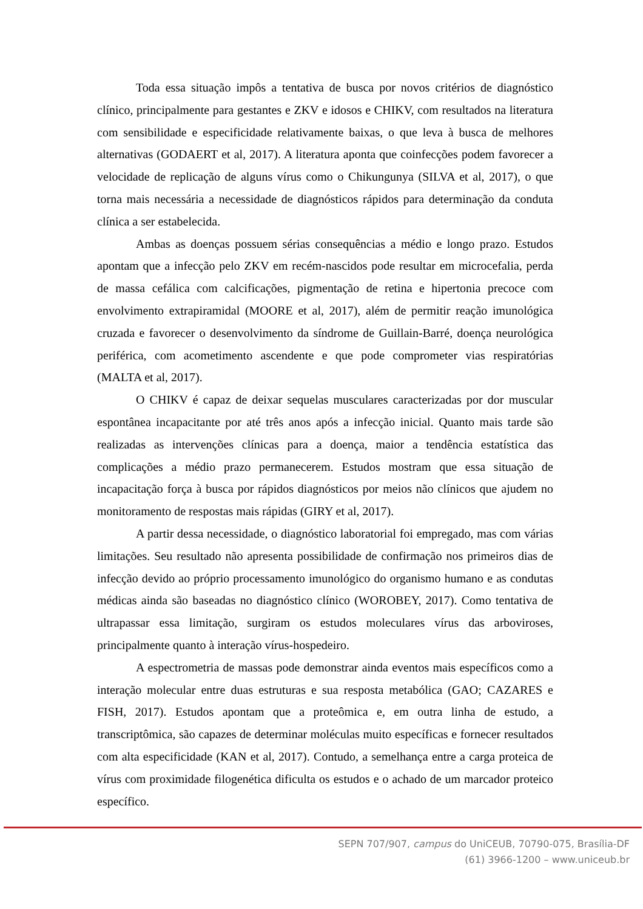Toda essa situação impôs a tentativa de busca por novos critérios de diagnóstico clínico, principalmente para gestantes e ZKV e idosos e CHIKV, com resultados na literatura com sensibilidade e especificidade relativamente baixas, o que leva à busca de melhores alternativas (GODAERT et al, 2017). A literatura aponta que coinfecções podem favorecer a velocidade de replicação de alguns vírus como o Chikungunya (SILVA et al, 2017), o que torna mais necessária a necessidade de diagnósticos rápidos para determinação da conduta clínica a ser estabelecida.
Ambas as doenças possuem sérias consequências a médio e longo prazo. Estudos apontam que a infecção pelo ZKV em recém-nascidos pode resultar em microcefalia, perda de massa cefálica com calcificações, pigmentação de retina e hipertonia precoce com envolvimento extrapiramidal (MOORE et al, 2017), além de permitir reação imunológica cruzada e favorecer o desenvolvimento da síndrome de Guillain-Barré, doença neurológica periférica, com acometimento ascendente e que pode comprometer vias respiratórias (MALTA et al, 2017).
O CHIKV é capaz de deixar sequelas musculares caracterizadas por dor muscular espontânea incapacitante por até três anos após a infecção inicial. Quanto mais tarde são realizadas as intervenções clínicas para a doença, maior a tendência estatística das complicações a médio prazo permanecerem. Estudos mostram que essa situação de incapacitação força à busca por rápidos diagnósticos por meios não clínicos que ajudem no monitoramento de respostas mais rápidas (GIRY et al, 2017).
A partir dessa necessidade, o diagnóstico laboratorial foi empregado, mas com várias limitações. Seu resultado não apresenta possibilidade de confirmação nos primeiros dias de infecção devido ao próprio processamento imunológico do organismo humano e as condutas médicas ainda são baseadas no diagnóstico clínico (WOROBEY, 2017). Como tentativa de ultrapassar essa limitação, surgiram os estudos moleculares vírus das arboviroses, principalmente quanto à interação vírus-hospedeiro.
A espectrometria de massas pode demonstrar ainda eventos mais específicos como a interação molecular entre duas estruturas e sua resposta metabólica (GAO; CAZARES e FISH, 2017). Estudos apontam que a proteômica e, em outra linha de estudo, a transcriptômica, são capazes de determinar moléculas muito específicas e fornecer resultados com alta especificidade (KAN et al, 2017). Contudo, a semelhança entre a carga proteica de vírus com proximidade filogenética dificulta os estudos e o achado de um marcador proteico específico.
SEPN 707/907, campus do UniCEUB, 70790-075, Brasília-DF
(61) 3966-1200 – www.uniceub.br